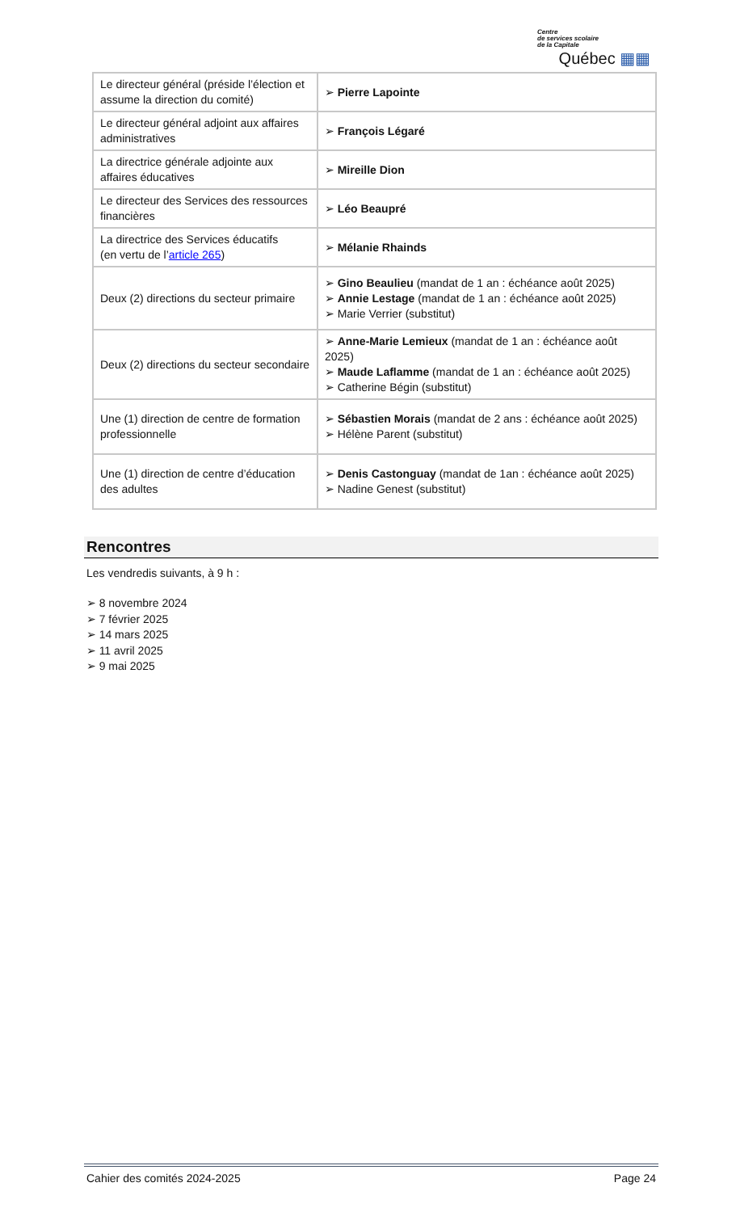Centre
de services scolaire
de la Capitale
Québec ▦▦
| Le directeur général (préside l’élection et assume la direction du comité) | Pierre Lapointe |
| Le directeur général adjoint aux affaires administratives | François Légaré |
| La directrice générale adjointe aux affaires éducatives | Mireille Dion |
| Le directeur des Services des ressources financières | Léo Beaupré |
| La directrice des Services éducatifs (en vertu de l’ article 265 ) | Mélanie Rhainds |
| Deux (2) directions du secteur primaire | Gino Beaulieu (mandat de 1 an : échéance août 2025) Annie Lestage (mandat de 1 an : échéance août 2025) Marie Verrier (substitut) |
| Deux (2) directions du secteur secondaire | Anne-Marie Lemieux (mandat de 1 an : échéance août 2025) Maude Laflamme (mandat de 1 an : échéance août 2025) Catherine Bégin (substitut) |
| Une (1) direction de centre de formation professionnelle | Sébastien Morais (mandat de 2 ans : échéance août 2025) Hélène Parent (substitut) |
| Une (1) direction de centre d’éducation des adultes | Denis Castonguay (mandat de 1an : échéance août 2025) Nadine Genest (substitut) |
Rencontres
Les vendredis suivants, à 9 h :
8 novembre 2024
7 février 2025
14 mars 2025
11 avril 2025
9 mai 2025
Cahier des comités 2024-2025 Page 24